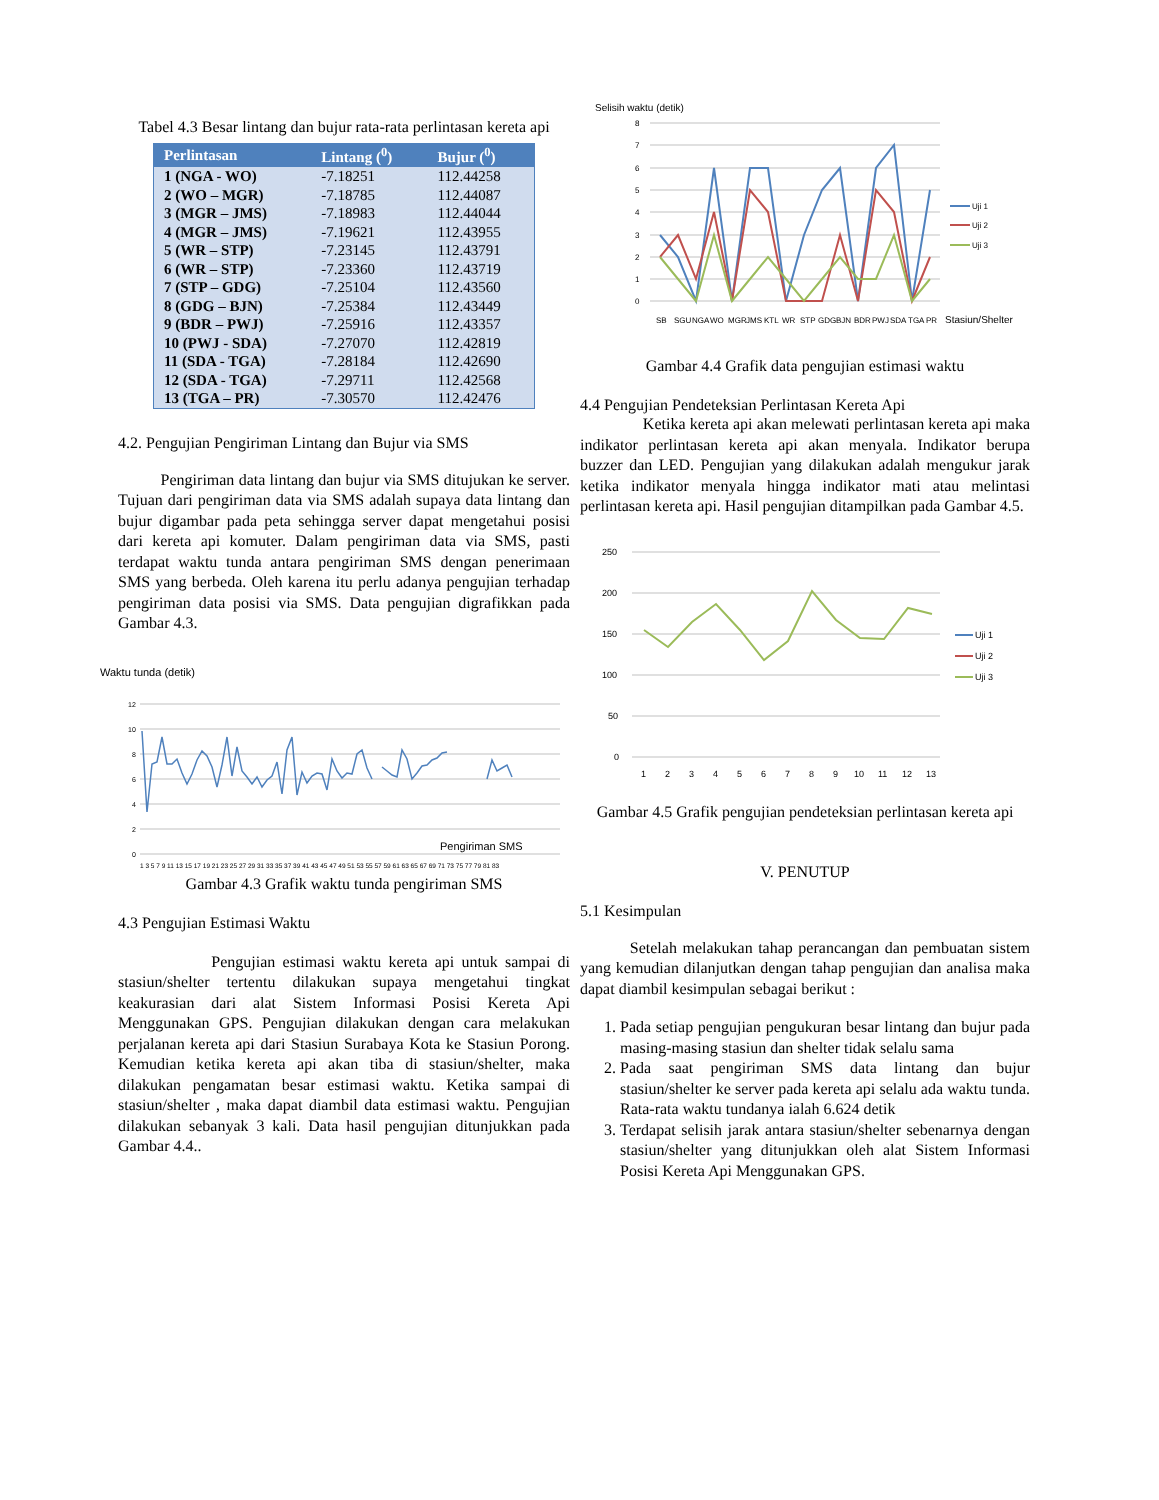Tabel 4.3 Besar lintang dan bujur rata-rata perlintasan kereta api
| Perlintasan | Lintang (<sup>0</sup>) | Bujur (<sup>0</sup>) |
| --- | --- | --- |
| 1 (NGA - WO) | -7.18251 | 112.44258 |
| 2 (WO – MGR) | -7.18785 | 112.44087 |
| 3 (MGR – JMS) | -7.18983 | 112.44044 |
| 4 (MGR – JMS) | -7.19621 | 112.43955 |
| 5 (WR – STP) | -7.23145 | 112.43791 |
| 6 (WR – STP) | -7.23360 | 112.43719 |
| 7 (STP – GDG) | -7.25104 | 112.43560 |
| 8 (GDG – BJN) | -7.25384 | 112.43449 |
| 9 (BDR – PWJ) | -7.25916 | 112.43357 |
| 10 (PWJ - SDA) | -7.27070 | 112.42819 |
| 11 (SDA - TGA) | -7.28184 | 112.42690 |
| 12 (SDA - TGA) | -7.29711 | 112.42568 |
| 13 (TGA – PR) | -7.30570 | 112.42476 |
4.2. Pengujian Pengiriman Lintang dan Bujur via SMS
Pengiriman data lintang dan bujur via SMS ditujukan ke server. Tujuan dari pengiriman data via SMS adalah supaya data lintang dan bujur digambar pada peta sehingga server dapat mengetahui posisi dari kereta api komuter. Dalam pengiriman data via SMS, pasti terdapat waktu tunda antara pengiriman SMS dengan penerimaan SMS yang berbeda. Oleh karena itu perlu adanya pengujian terhadap pengiriman data posisi via SMS. Data pengujian digrafikkan pada Gambar 4.3.
Waktu tunda (detik)
12
10
8
6
4
2
0
Pengiriman SMS
1 3 5 7 9 11 13 15 17 19 21 23 25 27 29 31 33 35 37 39 41 43 45 47 49 51 53 55 57 59 61 63 65 67 69 71 73 75 77 79 81 83
Gambar 4.3 Grafik waktu tunda pengiriman SMS
4.3 Pengujian Estimasi Waktu
Pengujian estimasi waktu kereta api untuk sampai di stasiun/shelter tertentu dilakukan supaya mengetahui tingkat keakurasian dari alat Sistem Informasi Posisi Kereta Api Menggunakan GPS. Pengujian dilakukan dengan cara melakukan perjalanan kereta api dari Stasiun Surabaya Kota ke Stasiun Porong. Kemudian ketika kereta api akan tiba di stasiun/shelter, maka dilakukan pengamatan besar estimasi waktu. Ketika sampai di stasiun/shelter , maka dapat diambil data estimasi waktu. Pengujian dilakukan sebanyak 3 kali. Data hasil pengujian ditunjukkan pada Gambar 4.4..
Selisih waktu (detik)
8
7
6
5
4
3
2
1
0
Uji 1
Uji 2
Uji 3
SB
SGU
NGA
WO
MGR
JMS
KTL
WR
STP
GDG
BJN
BDR
PWJ
SDA
TGA
PR
Stasiun/Shelter
Gambar 4.4 Grafik data pengujian estimasi waktu
4.4 Pengujian Pendeteksian Perlintasan Kereta Api
Ketika kereta api akan melewati perlintasan kereta api maka indikator perlintasan kereta api akan menyala. Indikator berupa buzzer dan LED. Pengujian yang dilakukan adalah mengukur jarak ketika indikator menyala hingga indikator mati atau melintasi perlintasan kereta api. Hasil pengujian ditampilkan pada Gambar 4.5.
250
200
150
100
50
0
Uji 1
Uji 2
Uji 3
1
2
3
4
5
6
7
8
9
10
11
12
13
Gambar 4.5 Grafik pengujian pendeteksian perlintasan kereta api
V. PENUTUP
5.1 Kesimpulan
Setelah melakukan tahap perancangan dan pembuatan sistem yang kemudian dilanjutkan dengan tahap pengujian dan analisa maka dapat diambil kesimpulan sebagai berikut :
1. Pada setiap pengujian pengukuran besar lintang dan bujur pada masing-masing stasiun dan shelter tidak selalu sama
2. Pada saat pengiriman SMS data lintang dan bujur stasiun/shelter ke server pada kereta api selalu ada waktu tunda. Rata-rata waktu tundanya ialah 6.624 detik
3. Terdapat selisih jarak antara stasiun/shelter sebenarnya dengan stasiun/shelter yang ditunjukkan oleh alat Sistem Informasi Posisi Kereta Api Menggunakan GPS.